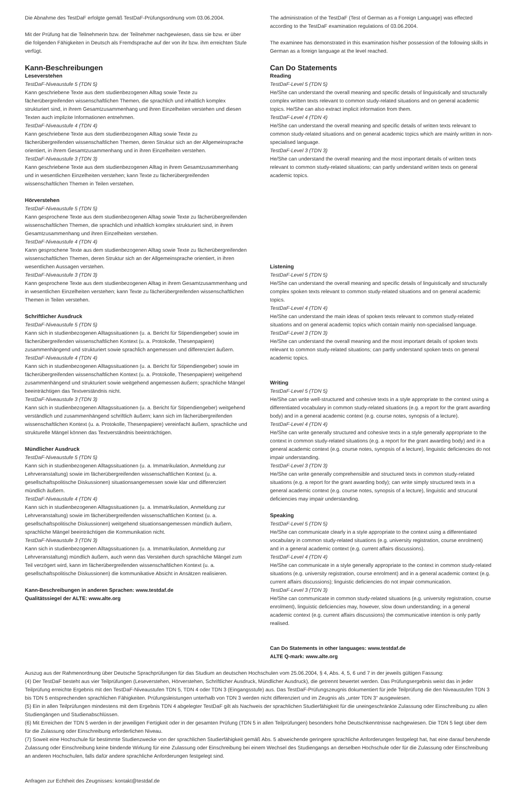Die Abnahme des TestDaF erfolgte gemäß TestDaF-Prüfungsordnung vom 03.06.2004.
Mit der Prüfung hat die Teilnehmerin bzw. der Teilnehmer nachgewiesen, dass sie bzw. er über die folgenden Fähigkeiten in Deutsch als Fremdsprache auf der von ihr bzw. ihm erreichten Stufe verfügt.
Kann-Beschreibungen
Leseverstehen
TestDaF-Niveaustufe 5 (TDN 5)
Kann geschriebene Texte aus dem studienbezogenen Alltag sowie Texte zu fächerübergreifenden wissenschaftlichen Themen, die sprachlich und inhaltlich komplex strukturiert sind, in ihrem Gesamtzusammenhang und ihren Einzelheiten verstehen und diesen Texten auch implizite Informationen entnehmen.
TestDaF-Niveaustufe 4 (TDN 4)
Kann geschriebene Texte aus dem studienbezogenen Alltag sowie Texte zu fächerübergreifenden wissenschaftlichen Themen, deren Struktur sich an der Allgemeinsprache orientiert, in ihrem Gesamtzusammenhang und in ihren Einzelheiten verstehen.
TestDaF-Niveaustufe 3 (TDN 3)
Kann geschriebene Texte aus dem studienbezogenen Alltag in ihrem Gesamtzusammenhang und in wesentlichen Einzelheiten verstehen; kann Texte zu fächerübergreifenden wissenschaftlichen Themen in Teilen verstehen.
Hörverstehen
TestDaF-Niveaustufe 5 (TDN 5)
Kann gesprochene Texte aus dem studienbezogenen Alltag sowie Texte zu fächerübergreifenden wissenschaftlichen Themen, die sprachlich und inhaltlich komplex strukturiert sind, in ihrem Gesamtzusammenhang und ihren Einzelheiten verstehen.
TestDaF-Niveaustufe 4 (TDN 4)
Kann gesprochene Texte aus dem studienbezogenen Alltag sowie Texte zu fächerübergreifenden wissenschaftlichen Themen, deren Struktur sich an der Allgemeinsprache orientiert, in ihren wesentlichen Aussagen verstehen.
TestDaF-Niveaustufe 3 (TDN 3)
Kann gesprochene Texte aus dem studienbezogenen Alltag in ihrem Gesamtzusammenhang und in wesentlichen Einzelheiten verstehen; kann Texte zu fächerübergreifenden wissenschaftlichen Themen in Teilen verstehen.
Schriftlicher Ausdruck
TestDaF-Niveaustufe 5 (TDN 5)
Kann sich in studienbezogenen Alltagssituationen (u. a. Bericht für Stipendiengeber) sowie im fächerübergreifenden wissenschaftlichen Kontext (u. a. Protokolle, Thesenpapiere) zusammenhängend und strukturiert sowie sprachlich angemessen und differenziert äußern.
TestDaF-Niveaustufe 4 (TDN 4)
Kann sich in studienbezogenen Alltagssituationen (u. a. Bericht für Stipendiengeber) sowie im fächerübergreifenden wissenschaftlichen Kontext (u. a. Protokolle, Thesenpapiere) weitgehend zusammenhängend und strukturiert sowie weitgehend angemessen äußern; sprachliche Mängel beeinträchtigen das Textverständnis nicht.
TestDaF-Niveaustufe 3 (TDN 3)
Kann sich in studienbezogenen Alltagssituationen (u. a. Bericht für Stipendiengeber) weitgehend verständlich und zusammenhängend schriftlich äußern; kann sich im fächerübergreifenden wissenschaftlichen Kontext (u. a. Protokolle, Thesenpapiere) vereinfacht äußern, sprachliche und strukturelle Mängel können das Textverständnis beeinträchtigen.
Mündlicher Ausdruck
TestDaF-Niveaustufe 5 (TDN 5)
Kann sich in studienbezogenen Alltagssituationen (u. a. Immatrikulation, Anmeldung zur Lehrveranstaltung) sowie im fächerübergreifenden wissenschaftlichen Kontext (u. a. gesellschaftspolitische Diskussionen) situationsangemessen sowie klar und differenziert mündlich äußern.
TestDaF-Niveaustufe 4 (TDN 4)
Kann sich in studienbezogenen Alltagssituationen (u. a. Immatrikulation, Anmeldung zur Lehrveranstaltung) sowie im fächerübergreifenden wissenschaftlichen Kontext (u. a. gesellschaftspolitische Diskussionen) weitgehend situationsangemessen mündlich äußern, sprachliche Mängel beeinträchtigen die Kommunikation nicht.
TestDaF-Niveaustufe 3 (TDN 3)
Kann sich in studienbezogenen Alltagssituationen (u. a. Immatrikulation, Anmeldung zur Lehrveranstaltung) mündlich äußern, auch wenn das Verstehen durch sprachliche Mängel zum Teil verzögert wird, kann im fächerübergreifenden wissenschaftlichen Kontext (u. a. gesellschaftspolitische Diskussionen) die kommunikative Absicht in Ansätzen realisieren.
Kann-Beschreibungen in anderen Sprachen: www.testdaf.de
Qualitätssiegel der ALTE: www.alte.org
The administration of the TestDaF (Test of German as a Foreign Language) was effected according to the TestDaF examination regulations of 03.06.2004.
The examinee has demonstrated in this examination his/her possession of the following skills in German as a foreign language at the level reached.
Can Do Statements
Reading
TestDaF-Level 5 (TDN 5)
He/She can understand the overall meaning and specific details of linguistically and structurally complex written texts relevant to common study-related situations and on general academic topics. He/She can also extract implicit information from them.
TestDaF-Level 4 (TDN 4)
He/She can understand the overall meaning and specific details of written texts relevant to common study-related situations and on general academic topics which are mainly written in non-specialised language.
TestDaF-Level 3 (TDN 3)
He/She can understand the overall meaning and the most important details of written texts relevant to common study-related situations; can partly understand written texts on general academic topics.
Listening
TestDaF-Level 5 (TDN 5)
He/She can understand the overall meaning and specific details of linguistically and structurally complex spoken texts relevant to common study-related situations and on general academic topics.
TestDaF-Level 4 (TDN 4)
He/She can understand the main ideas of spoken texts relevant to common study-related situations and on general academic topics which contain mainly non-specialised language.
TestDaF-Level 3 (TDN 3)
He/She can understand the overall meaning and the most important details of spoken texts relevant to common study-related situations; can partly understand spoken texts on general academic topics.
Writing
TestDaF-Level 5 (TDN 5)
He/She can write well-structured and cohesive texts in a style appropriate to the context using a differentiated vocabulary in common study-related situations (e.g. a report for the grant awarding body) and in a general academic context (e.g. course notes, synopsis of a lecture).
TestDaF-Level 4 (TDN 4)
He/She can write generally structured and cohesive texts in a style generally appropriate to the context in common study-related situations (e.g. a report for the grant awarding body) and in a general academic context (e.g. course notes, synopsis of a lecture), linguistic deficiencies do not impair understanding.
TestDaF-Level 3 (TDN 3)
He/She can write generally comprehensible and structured texts in common study-related situations (e.g. a report for the grant awarding body); can write simply structured texts in a general academic context (e.g. course notes, synopsis of a lecture), linguistic and strucural deficiencies may impair understanding.
Speaking
TestDaF-Level 5 (TDN 5)
He/She can communicate clearly in a style appropriate to the context using a differentiated vocabulary in common study-related situations (e.g. university registration, course enrolment) and in a general academic context (e.g. current affairs discussions).
TestDaF-Level 4 (TDN 4)
He/She can communicate in a style generally appropriate to the context in common study-related situations (e.g. university registration, course enrolment) and in a general academic context (e.g. current affairs discussions); linguistic deficiencies do not impair communication.
TestDaF-Level 3 (TDN 3)
He/She can communicate in common study-related situations (e.g. university registration, course enrolment), linguistic deficiencies may, however, slow down understanding; in a general academic context (e.g. current affairs discussions) the communicative intention is only partly realised.
Can Do Statements in other languages: www.testdaf.de
ALTE Q-mark: www.alte.org
Auszug aus der Rahmenordnung über Deutsche Sprachprüfungen für das Studium an deutschen Hochschulen vom 25.06.2004, § 4, Abs. 4, 5, 6 und 7 in der jeweils gültigen Fassung:
(4) Der TestDaF besteht aus vier Teilprüfungen (Leseverstehen, Hörverstehen, Schriftlicher Ausdruck, Mündlicher Ausdruck), die getrennt bewertet werden. Das Prüfungsergebnis weist das in jeder Teilprüfung erreichte Ergebnis mit den TestDaF-Niveaustufen TDN 5, TDN 4 oder TDN 3 (Eingangsstufe) aus. Das TestDaF-Prüfungszeugnis dokumentiert für jede Teilprüfung die den Niveaustufen TDN 3 bis TDN 5 entsprechenden sprachlichen Fähigkeiten. Prüfungsleistungen unterhalb von TDN 3 werden nicht differenziert und im Zeugnis als „unter TDN 3“ ausgewiesen.
(5) Ein in allen Teilprüfungen mindestens mit dem Ergebnis TDN 4 abgelegter TestDaF gilt als Nachweis der sprachlichen Studierfähigkeit für die uneingeschränkte Zulassung oder Einschreibung zu allen Studiengängen und Studienabschlüssen.
(6) Mit Erreichen der TDN 5 werden in der jeweiligen Fertigkeit oder in der gesamten Prüfung (TDN 5 in allen Teilprüfungen) besonders hohe Deutschkenntnisse nachgewiesen. Die TDN 5 liegt über dem für die Zulassung oder Einschreibung erforderlichen Niveau.
(7) Soweit eine Hochschule für bestimmte Studienzwecke von der sprachlichen Studierfähigkeit gemäß Abs. 5 abweichende geringere sprachliche Anforderungen festgelegt hat, hat eine darauf beruhende Zulassung oder Einschreibung keine bindende Wirkung für eine Zulassung oder Einschreibung bei einem Wechsel des Studiengangs an derselben Hochschule oder für die Zulassung oder Einschreibung an anderen Hochschulen, falls dafür andere sprachliche Anforderungen festgelegt sind.
Anfragen zur Echtheit des Zeugnisses: kontakt@testdaf.de